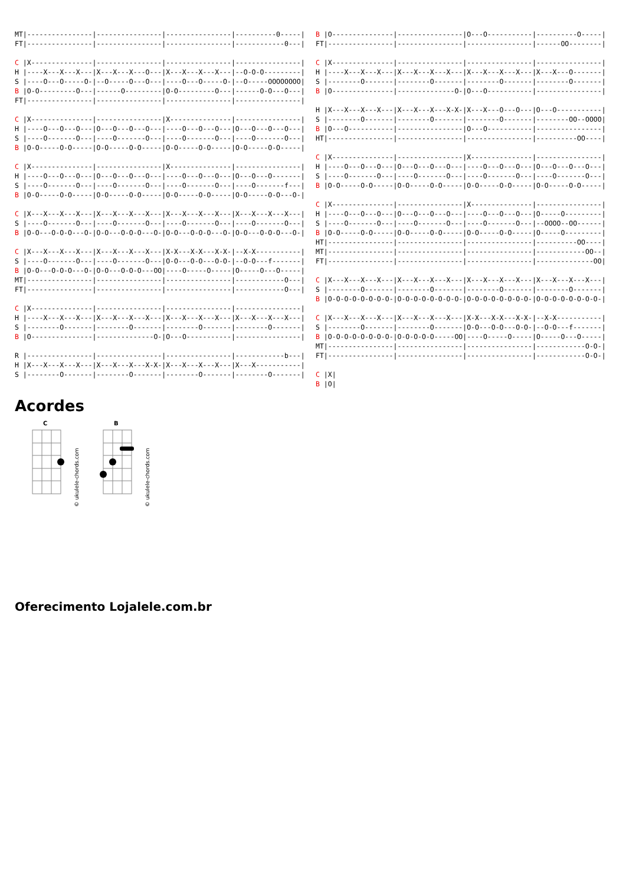MT|----------------|----------------|----------------|----------0-----|
FT|----------------|----------------|----------------|------------0---|

C |X---------------|----------------|----------------|----------------|
H |----X---X---X---|X---X---X---O---|X---X---X---X---|--O-O-O---------|
S |----O---O-----O-|--O-----O---O---|----O---O-----O-|--O-----OOOOOOOO|
B |O-O---------O---|------O---------|O-O---------O---|------O-O---O---|
FT|----------------|----------------|----------------|----------------|

C |X---------------|----------------|X---------------|----------------|
H |----O---O---O---|O---O---O---O---|----O---O---O---|O---O---O---O---|
S |----O-------O---|----O-------O---|----O-------O---|----O-------O---|
B |O-O-----O-O-----|O-O-----O-O-----|O-O-----O-O-----|O-O-----O-O-----|

C |X---------------|----------------|X---------------|----------------|
H |----O---O---O---|O---O---O---O---|----O---O---O---|O---O---O-------|
S |----O-------O---|----O-------O---|----O-------O---|----O-------f---|
B |O-O-----O-O-----|O-O-----O-O-----|O-O-----O-O-----|O-O-----O-O---O-|

C |X---X---X---X---|X---X---X---X---|X---X---X---X---|X---X---X---X---|
S |----O-------O---|----O-------O---|----O-------O---|----O-------O---|
B |O-O---O-O-O---O-|O-O---O-O-O---O-|O-O---O-O-O---O-|O-O---O-O-O---O-|

C |X---X---X---X---|X---X---X---X---|X-X---X-X---X-X-|--X-X-----------|
S |----O-------O---|----O-------O---|O-O---O-O---O-O-|--O-O---f-------|
B |O-O---O-O-O---O-|O-O---O-O-O---OO|----O-----O-----|O-----O---O-----|
MT|----------------|----------------|----------------|------------O---|
FT|----------------|----------------|----------------|------------O---|

C |X---------------|----------------|----------------|----------------|
H |----X---X---X---|X---X---X---X---|X---X---X---X---|X---X---X---X---|
S |--------O-------|--------O-------|--------O-------|--------O-------|
B |O---------------|--------------O-|O---O-----------|----------------|

R |----------------|----------------|----------------|------------b---|
H |X---X---X---X---|X---X---X---X-X-|X---X---X---X---|X---X-----------|
S |--------O-------|--------O-------|--------O-------|--------O-------|
B |O---------------|----------------|O---O-----------|----------O-----|
FT|----------------|----------------|----------------|------OO--------|

C |X---------------|----------------|----------------|----------------|
H |----X---X---X---|X---X---X---X---|X---X---X---X---|X---X---O-------|
S |--------O-------|--------O-------|--------O-------|--------O-------|
B |O---------------|--------------O-|O---O-----------|----------------|

H |X---X---X---X---|X---X---X---X-X-|X---X---O---O---|O---O-----------|
S |--------O-------|--------O-------|--------O-------|--------OO--OOOO|
B |O---O-----------|----------------|O---O-----------|----------------|
HT|----------------|----------------|----------------|----------OO----|

C |X---------------|----------------|X---------------|----------------|
H |----O---O---O---|O---O---O---O---|----O---O---O---|O---O---O---O---|
S |----O-------O---|----O-------O---|----O-------O---|----O-------O---|
B |O-O-----O-O-----|O-O-----O-O-----|O-O-----O-O-----|O-O-----O-O-----|

C |X---------------|----------------|X---------------|----------------|
H |----O---O---O---|O---O---O---O---|----O---O---O---|O-----O---------|
S |----O-------O---|----O-------O---|----O-------O---|--OOOO--OO------|
B |O-O-----O-O-----|O-O-----O-O-----|O-O-----O-O-----|O-----O---------|
HT|----------------|----------------|----------------|----------OO----|
MT|----------------|----------------|----------------|------------OO--|
FT|----------------|----------------|----------------|--------------OO|

C |X---X---X---X---|X---X---X---X---|X---X---X---X---|X---X---X---X---|
S |--------O-------|--------O-------|--------O-------|--------O-------|
B |O-O-O-O-O-O-O-O-|O-O-O-O-O-O-O-O-|O-O-O-O-O-O-O-O-|O-O-O-O-O-O-O-O-|

C |X---X---X---X---|X---X---X---X---|X-X---X-X---X-X-|--X-X-----------|
S |--------O-------|--------O-------|O-O---O-O---O-O-|--O-O---f-------|
B |O-O-O-O-O-O-O-O-|O-O-O-O-O-----OO|----O-----O-----|O-----O---O-----|
MT|----------------|----------------|----------------|------------O-O-|
FT|----------------|----------------|----------------|------------O-O-|

C |X|
B |O|
Acordes
C
© ukulele-chords.com
B
© ukulele-chords.com
Oferecimento Lojalele.com.br